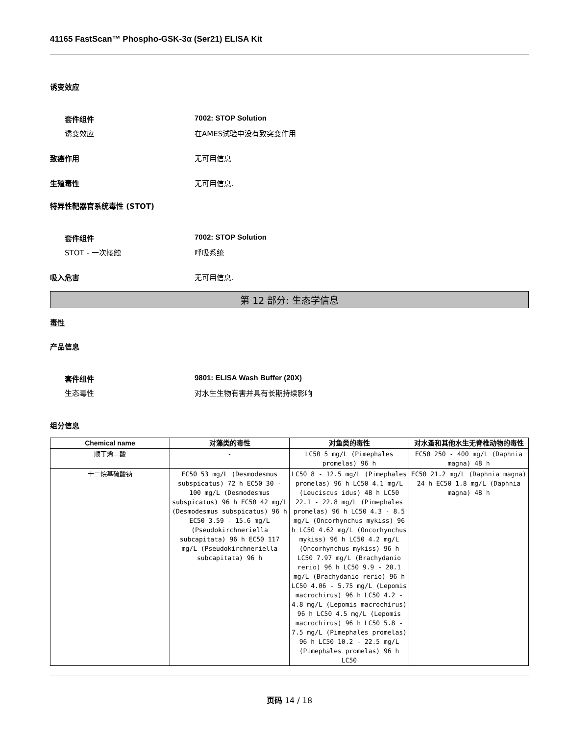41165 FastScan™ Phospho-GSK-3α (Ser21) ELISA Kit
诱变效应
套件组件 7002: STOP Solution
诱变效应 在AMES试验中没有致突变作用
致癌作用 无可用信息
生殖毒性 无可用信息.
特异性靶器官系统毒性 (STOT)
套件组件 7002: STOP Solution
STOT - 一次接触 呼吸系统
吸入危害 无可用信息.
第 12 部分: 生态学信息
毒性
产品信息
套件组件 9801: ELISA Wash Buffer (20X)
生态毒性 对水生生物有害并具有长期持续影响
组分信息
| Chemical name | 对藻类的毒性 | 对鱼类的毒性 | 对水蚤和其他水生无脊椎动物的毒性 |
| --- | --- | --- | --- |
| 顺丁烯二酸 | - | LC50 5 mg/L (Pimephales promelas) 96 h | EC50 250 - 400 mg/L (Daphnia magna) 48 h |
| 十二烷基硫酸钠 | EC50 53 mg/L (Desmodesmus subspicatus) 72 h EC50 30 - 100 mg/L (Desmodesmus subspicatus) 96 h EC50 42 mg/L (Desmodesmus subspicatus) 96 h EC50 3.59 - 15.6 mg/L (Pseudokirchneriella subcapitata) 96 h EC50 117 mg/L (Pseudokirchneriella subcapitata) 96 h | LC50 8 - 12.5 mg/L (Pimephales promelas) 96 h LC50 4.1 mg/L (Leuciscus idus) 48 h LC50 22.1 - 22.8 mg/L (Pimephales promelas) 96 h LC50 4.3 - 8.5 mg/L (Oncorhynchus mykiss) 96 h LC50 4.62 mg/L (Oncorhynchus mykiss) 96 h LC50 4.2 mg/L (Oncorhynchus mykiss) 96 h LC50 7.97 mg/L (Brachydanio rerio) 96 h LC50 9.9 - 20.1 mg/L (Brachydanio rerio) 96 h LC50 4.06 - 5.75 mg/L (Lepomis macrochirus) 96 h LC50 4.2 - 4.8 mg/L (Lepomis macrochirus) 96 h LC50 4.5 mg/L (Lepomis macrochirus) 96 h LC50 5.8 - 7.5 mg/L (Pimephales promelas) 96 h LC50 10.2 - 22.5 mg/L (Pimephales promelas) 96 h LC50 | EC50 21.2 mg/L (Daphnia magna) 24 h EC50 1.8 mg/L (Daphnia magna) 48 h |
页码 14 / 18